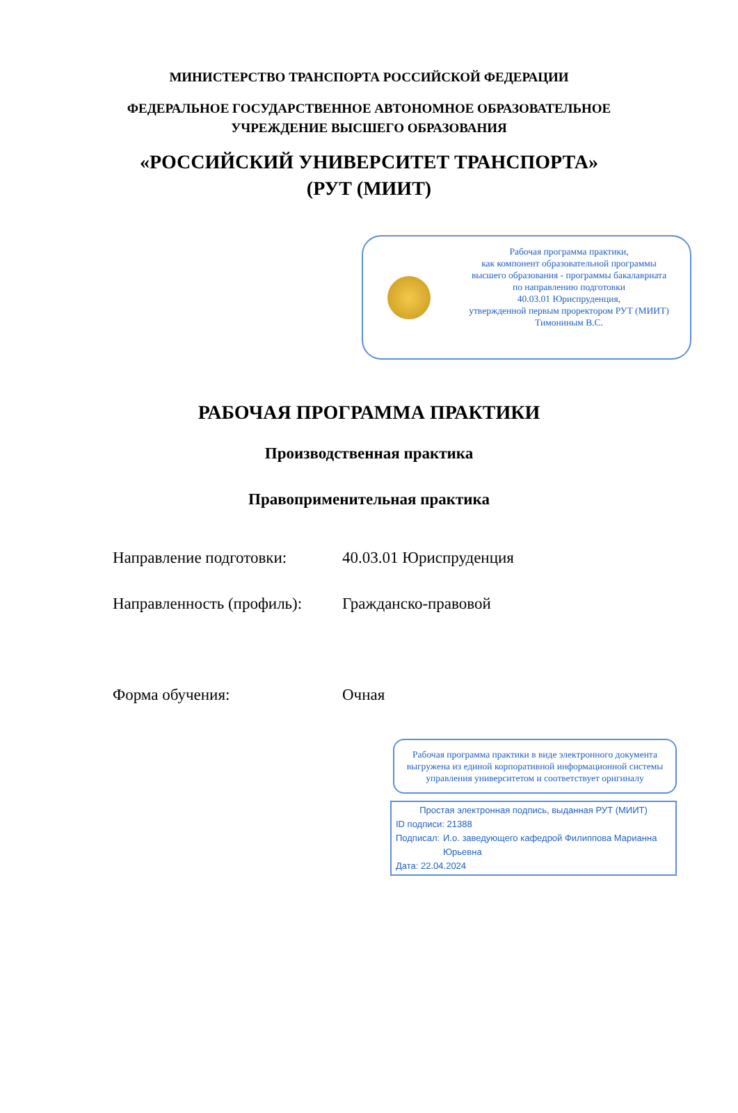МИНИСТЕРСТВО ТРАНСПОРТА РОССИЙСКОЙ ФЕДЕРАЦИИ
ФЕДЕРАЛЬНОЕ ГОСУДАРСТВЕННОЕ АВТОНОМНОЕ ОБРАЗОВАТЕЛЬНОЕ
УЧРЕЖДЕНИЕ ВЫСШЕГО ОБРАЗОВАНИЯ
«РОССИЙСКИЙ УНИВЕРСИТЕТ ТРАНСПОРТА»
(РУТ (МИИТ)
Рабочая программа практики,
как компонент образовательной программы
высшего образования - программы бакалавриата
по направлению подготовки
40.03.01 Юриспруденция,
утвержденной первым проректором РУТ (МИИТ)
Тимониным В.С.
РАБОЧАЯ ПРОГРАММА ПРАКТИКИ
Производственная практика
Правоприменительная практика
Направление подготовки: 40.03.01 Юриспруденция
Направленность (профиль):
Гражданско-правовой
Форма обучения: Очная
Рабочая программа практики в виде электронного документа выгружена из единой корпоративной информационной системы управления университетом и соответствует оригиналу
Простая электронная подпись, выданная РУТ (МИИТ)
ID подписи: 21388
Подписал: И.о. заведующего кафедрой Филиппова Марианна Юрьевна
Дата: 22.04.2024